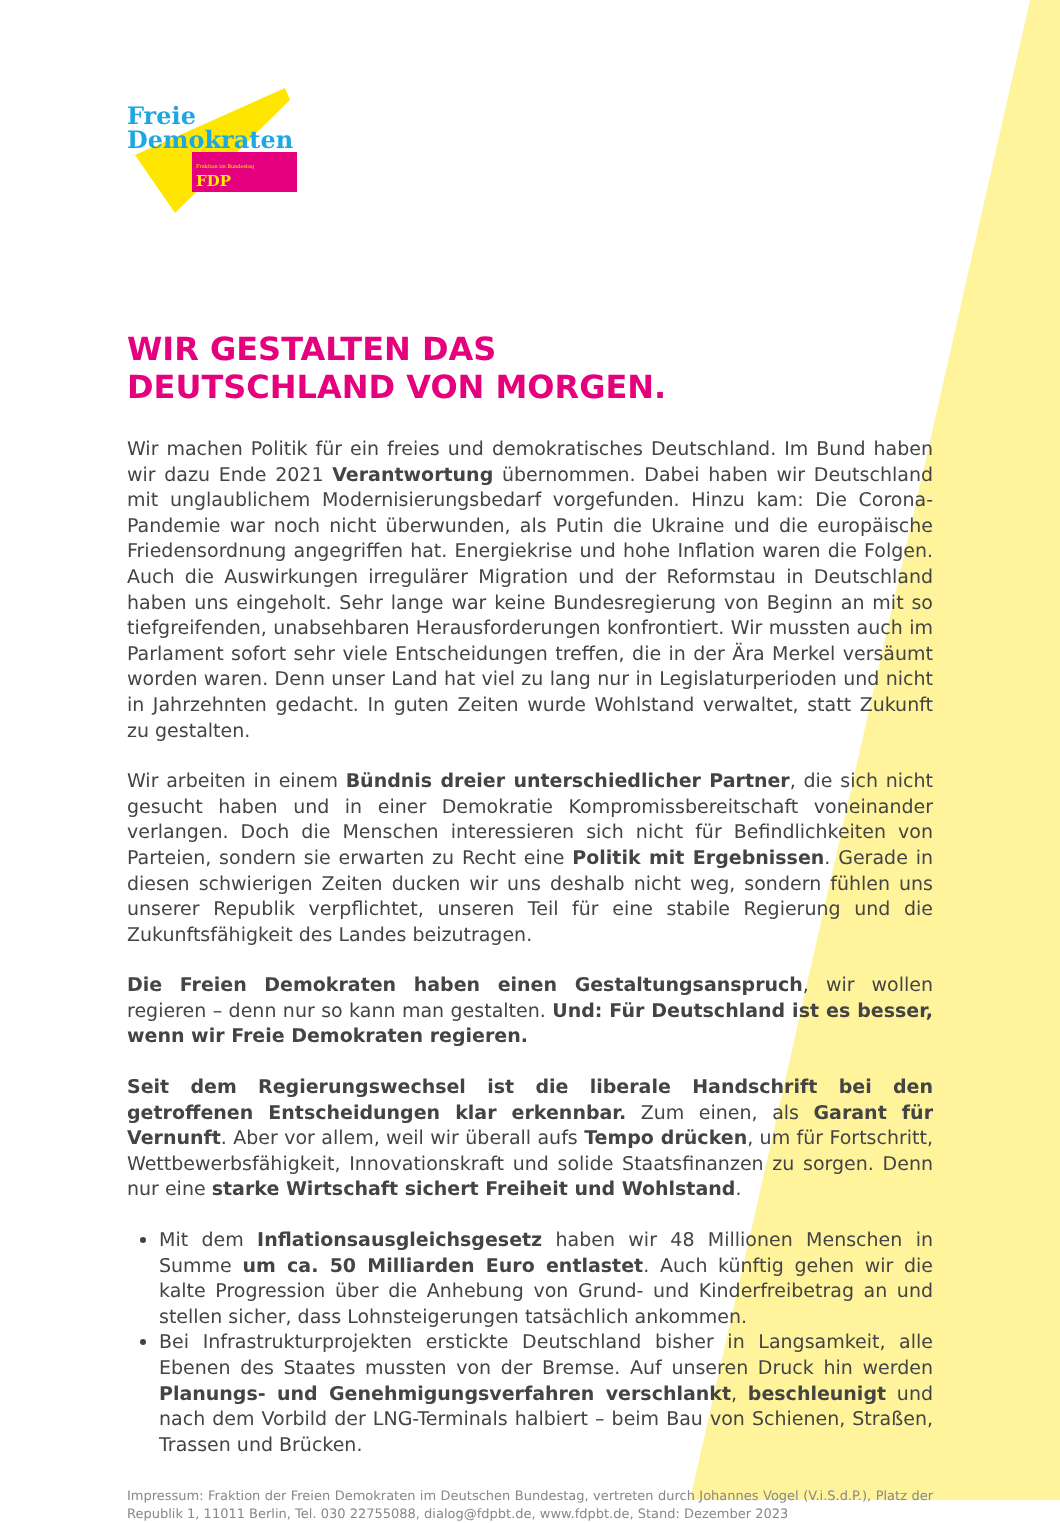Freie
Demokraten
Fraktion im Bundestag FDP
WIR GESTALTEN DAS
DEUTSCHLAND VON MORGEN.
Wir machen Politik für ein freies und demokratisches Deutschland. Im Bund haben wir dazu Ende 2021 Verantwortung übernommen. Dabei haben wir Deutschland mit unglaublichem Modernisierungsbedarf vorgefunden. Hinzu kam: Die Corona-Pandemie war noch nicht überwunden, als Putin die Ukraine und die europäische Friedensordnung angegriffen hat. Energiekrise und hohe Inflation waren die Folgen. Auch die Auswirkungen irregulärer Migration und der Reformstau in Deutschland haben uns eingeholt. Sehr lange war keine Bundesregierung von Beginn an mit so tiefgreifenden, unabsehbaren Herausforderungen konfrontiert. Wir mussten auch im Parlament sofort sehr viele Entscheidungen treffen, die in der Ära Merkel versäumt worden waren. Denn unser Land hat viel zu lang nur in Legislaturperioden und nicht in Jahrzehnten gedacht. In guten Zeiten wurde Wohlstand verwaltet, statt Zukunft zu gestalten.
Wir arbeiten in einem Bündnis dreier unterschiedlicher Partner, die sich nicht gesucht haben und in einer Demokratie Kompromissbereitschaft voneinander verlangen. Doch die Menschen interessieren sich nicht für Befindlichkeiten von Parteien, sondern sie erwarten zu Recht eine Politik mit Ergebnissen. Gerade in diesen schwierigen Zeiten ducken wir uns deshalb nicht weg, sondern fühlen uns unserer Republik verpflichtet, unseren Teil für eine stabile Regierung und die Zukunftsfähigkeit des Landes beizutragen.
Die Freien Demokraten haben einen Gestaltungsanspruch, wir wollen regieren – denn nur so kann man gestalten. Und: Für Deutschland ist es besser, wenn wir Freie Demokraten regieren.
Seit dem Regierungswechsel ist die liberale Handschrift bei den getroffenen Entscheidungen klar erkennbar. Zum einen, als Garant für Vernunft. Aber vor allem, weil wir überall aufs Tempo drücken, um für Fortschritt, Wettbewerbsfähigkeit, Innovationskraft und solide Staatsfinanzen zu sorgen. Denn nur eine starke Wirtschaft sichert Freiheit und Wohlstand.
Mit dem Inflationsausgleichsgesetz haben wir 48 Millionen Menschen in Summe um ca. 50 Milliarden Euro entlastet. Auch künftig gehen wir die kalte Progression über die Anhebung von Grund- und Kinderfreibetrag an und stellen sicher, dass Lohnsteigerungen tatsächlich ankommen.
Bei Infrastrukturprojekten erstickte Deutschland bisher in Langsamkeit, alle Ebenen des Staates mussten von der Bremse. Auf unseren Druck hin werden Planungs- und Genehmigungsverfahren verschlankt, beschleunigt und nach dem Vorbild der LNG-Terminals halbiert – beim Bau von Schienen, Straßen, Trassen und Brücken.
Impressum: Fraktion der Freien Demokraten im Deutschen Bundestag, vertreten durch Johannes Vogel (V.i.S.d.P.), Platz der Republik 1, 11011 Berlin, Tel. 030 22755088, dialog@fdpbt.de, www.fdpbt.de, Stand: Dezember 2023